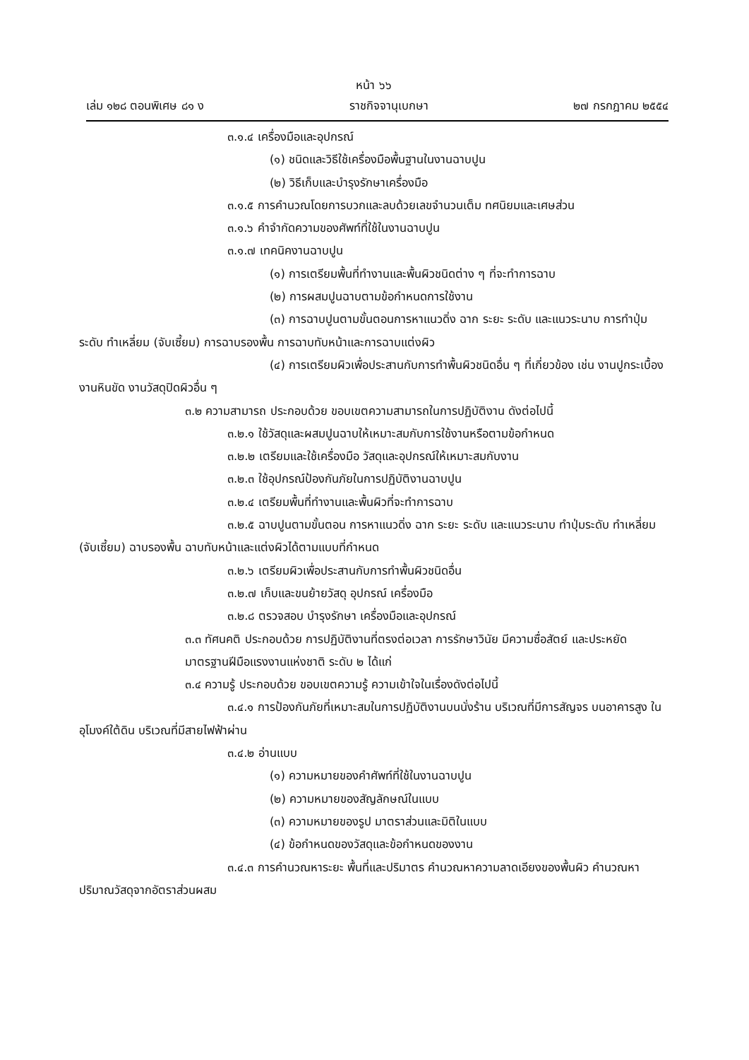หน้า ๖๖
เล่ม ๑๒๘ ตอนพิเศษ ๘๑ ง ราชกิจจานุเบกษา ๒๗ กรกฎาคม ๒๕๕๔
๓.๑.๔ เครื่องมือและอุปกรณ์
(๑) ชนิดและวิธีใช้เครื่องมือพื้นฐานในงานฉาบปูน
(๒) วิธีเก็บและบำรุงรักษาเครื่องมือ
๓.๑.๕ การคำนวณโดยการบวกและลบด้วยเลขจำนวนเต็ม ทศนิยมและเศษส่วน
๓.๑.๖ คำจำกัดความของศัพท์ที่ใช้ในงานฉาบปูน
๓.๑.๗ เทคนิคงานฉาบปูน
(๑) การเตรียมพื้นที่ทำงานและพื้นผิวชนิดต่าง ๆ ที่จะทำการฉาบ
(๒) การผสมปูนฉาบตามข้อกำหนดการใช้งาน
(๓) การฉาบปูนตามขั้นตอนการหาแนวดิ่ง ฉาก ระยะ ระดับ และแนวระนาบ การทำปุ่มระดับ ทำเหลี่ยม (จับเซี้ยม) การฉาบรองพื้น การฉาบทับหน้าและการฉาบแต่งผิว
(๔) การเตรียมผิวเพื่อประสานกับการทำพื้นผิวชนิดอื่น ๆ ที่เกี่ยวข้อง เช่น งานปูกระเบื้อง งานหินขัด งานวัสดุปิดผิวอื่น ๆ
๓.๒ ความสามารถ ประกอบด้วย ขอบเขตความสามารถในการปฏิบัติงาน ดังต่อไปนี้
๓.๒.๑ ใช้วัสดุและผสมปูนฉาบให้เหมาะสมกับการใช้งานหรือตามข้อกำหนด
๓.๒.๒ เตรียมและใช้เครื่องมือ วัสดุและอุปกรณ์ให้เหมาะสมกับงาน
๓.๒.๓ ใช้อุปกรณ์ป้องกันภัยในการปฏิบัติงานฉาบปูน
๓.๒.๔ เตรียมพื้นที่ทำงานและพื้นผิวที่จะทำการฉาบ
๓.๒.๕ ฉาบปูนตามขั้นตอน การหาแนวดิ่ง ฉาก ระยะ ระดับ และแนวระนาบ ทำปุ่มระดับ ทำเหลี่ยม (จับเซี้ยม) ฉาบรองพื้น ฉาบทับหน้าและแต่งผิวได้ตามแบบที่กำหนด
๓.๒.๖ เตรียมผิวเพื่อประสานกับการทำพื้นผิวชนิดอื่น
๓.๒.๗ เก็บและขนย้ายวัสดุ อุปกรณ์ เครื่องมือ
๓.๒.๘ ตรวจสอบ บำรุงรักษา เครื่องมือและอุปกรณ์
๓.๓ ทัศนคติ ประกอบด้วย การปฏิบัติงานที่ตรงต่อเวลา การรักษาวินัย มีความซื่อสัตย์ และประหยัด
มาตรฐานฝีมือแรงงานแห่งชาติ ระดับ ๒ ได้แก่
๓.๔ ความรู้ ประกอบด้วย ขอบเขตความรู้ ความเข้าใจในเรื่องดังต่อไปนี้
๓.๔.๑ การป้องกันภัยที่เหมาะสมในการปฏิบัติงานบนนั่งร้าน บริเวณที่มีการสัญจร บนอาคารสูง ในอุโมงค์ใต้ดิน บริเวณที่มีสายไฟฟ้าผ่าน
๓.๔.๒ อ่านแบบ
(๑) ความหมายของคำศัพท์ที่ใช้ในงานฉาบปูน
(๒) ความหมายของสัญลักษณ์ในแบบ
(๓) ความหมายของรูป มาตราส่วนและมิติในแบบ
(๔) ข้อกำหนดของวัสดุและข้อกำหนดของงาน
๓.๔.๓ การคำนวณหาระยะ พื้นที่และปริมาตร คำนวณหาความลาดเอียงของพื้นผิว คำนวณหาปริมาณวัสดุจากอัตราส่วนผสม